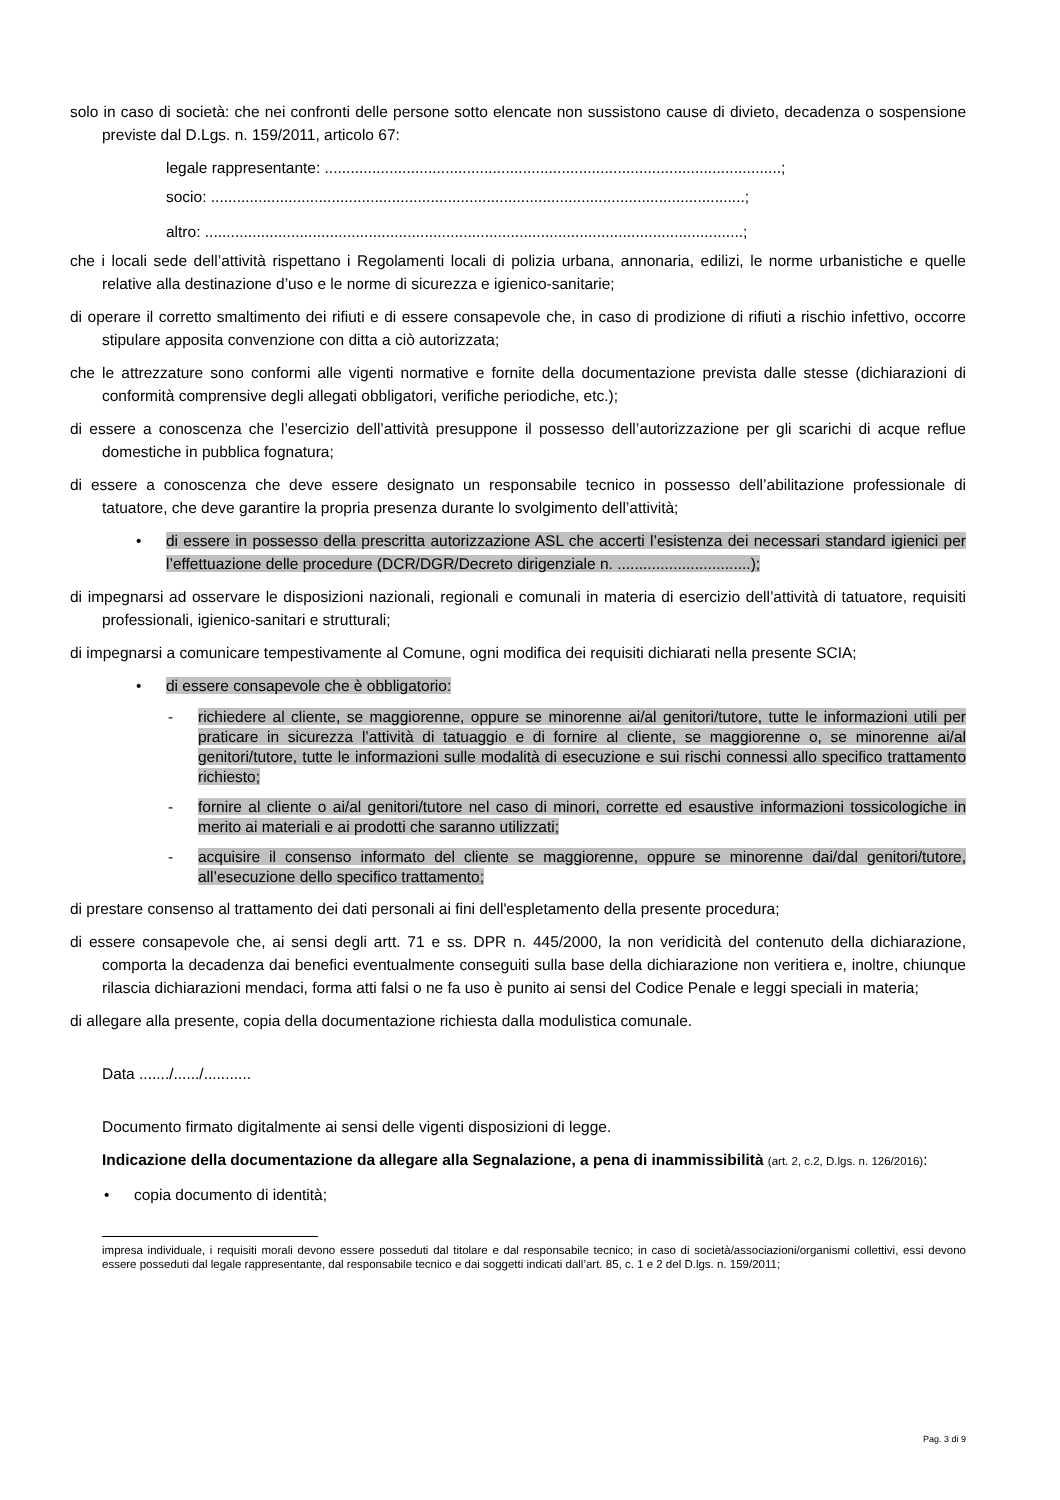solo in caso di società: che nei confronti delle persone sotto elencate non sussistono cause di divieto, decadenza o sospensione previste dal D.Lgs. n. 159/2011, articolo 67:
legale rappresentante: ..........................................................................................................;
socio: ............................................................................................................................;
altro: .............................................................................................................................;
che i locali sede dell’attività rispettano i Regolamenti locali di polizia urbana, annonaria, edilizi, le norme urbanistiche e quelle relative alla destinazione d’uso e le norme di sicurezza e igienico-sanitarie;
di operare il corretto smaltimento dei rifiuti e di essere consapevole che, in caso di prodizione di rifiuti a rischio infettivo, occorre stipulare apposita convenzione con ditta a ciò autorizzata;
che le attrezzature sono conformi alle vigenti normative e fornite della documentazione prevista dalle stesse (dichiarazioni di conformità comprensive degli allegati obbligatori, verifiche periodiche, etc.);
di essere a conoscenza che l’esercizio dell’attività presuppone il possesso dell’autorizzazione per gli scarichi di acque reflue domestiche in pubblica fognatura;
di essere a conoscenza che deve essere designato un responsabile tecnico in possesso dell’abilitazione professionale di tatuatore, che deve garantire la propria presenza durante lo svolgimento dell’attività;
• di essere in possesso della prescritta autorizzazione ASL che accerti l’esistenza dei necessari standard igienici per l’effettuazione delle procedure (DCR/DGR/Decreto dirigenziale n. ...............................);
di impegnarsi ad osservare le disposizioni nazionali, regionali e comunali in materia di esercizio dell’attività di tatuatore, requisiti professionali, igienico-sanitari e strutturali;
di impegnarsi a comunicare tempestivamente al Comune, ogni modifica dei requisiti dichiarati nella presente SCIA;
• di essere consapevole che è obbligatorio:
- richiedere al cliente, se maggiorenne, oppure se minorenne ai/al genitori/tutore, tutte le informazioni utili per praticare in sicurezza l’attività di tatuaggio e di fornire al cliente, se maggiorenne o, se minorenne ai/al genitori/tutore, tutte le informazioni sulle modalità di esecuzione e sui rischi connessi allo specifico trattamento richiesto;
- fornire al cliente o ai/al genitori/tutore nel caso di minori, corrette ed esaustive informazioni tossicologiche in merito ai materiali e ai prodotti che saranno utilizzati;
- acquisire il consenso informato del cliente se maggiorenne, oppure se minorenne dai/dal genitori/tutore, all’esecuzione dello specifico trattamento;
di prestare consenso al trattamento dei dati personali ai fini dell'espletamento della presente procedura;
di essere consapevole che, ai sensi degli artt. 71 e ss. DPR n. 445/2000, la non veridicità del contenuto della dichiarazione, comporta la decadenza dai benefici eventualmente conseguiti sulla base della dichiarazione non veritiera e, inoltre, chiunque rilascia dichiarazioni mendaci, forma atti falsi o ne fa uso è punito ai sensi del Codice Penale e leggi speciali in materia;
di allegare alla presente, copia della documentazione richiesta dalla modulistica comunale.
Data ......./....../...........
Documento firmato digitalmente ai sensi delle vigenti disposizioni di legge.
Indicazione della documentazione da allegare alla Segnalazione, a pena di inammissibilità (art. 2, c.2, D.lgs. n. 126/2016):
• copia documento di identità;
impresa individuale, i requisiti morali devono essere posseduti dal titolare e dal responsabile tecnico; in caso di società/associazioni/organismi collettivi, essi devono essere posseduti dal legale rappresentante, dal responsabile tecnico e dai soggetti indicati dall’art. 85, c. 1 e 2 del D.lgs. n. 159/2011;
Pag. 3 di 9